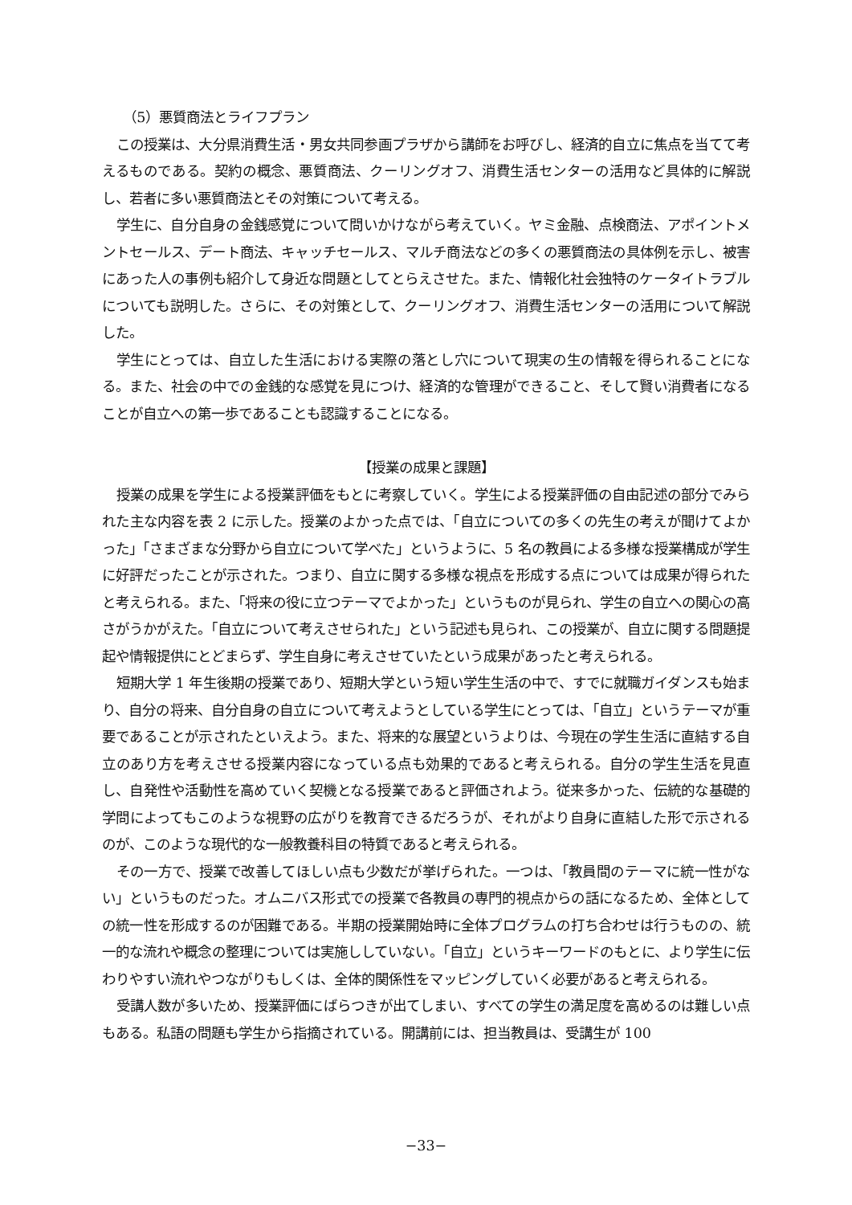（5）悪質商法とライフプラン
この授業は、大分県消費生活・男女共同参画プラザから講師をお呼びし、経済的自立に焦点を当てて考えるものである。契約の概念、悪質商法、クーリングオフ、消費生活センターの活用など具体的に解説し、若者に多い悪質商法とその対策について考える。
学生に、自分自身の金銭感覚について問いかけながら考えていく。ヤミ金融、点検商法、アポイントメントセールス、デート商法、キャッチセールス、マルチ商法などの多くの悪質商法の具体例を示し、被害にあった人の事例も紹介して身近な問題としてとらえさせた。また、情報化社会独特のケータイトラブルについても説明した。さらに、その対策として、クーリングオフ、消費生活センターの活用について解説した。
学生にとっては、自立した生活における実際の落とし穴について現実の生の情報を得られることになる。また、社会の中での金銭的な感覚を見につけ、経済的な管理ができること、そして賢い消費者になることが自立への第一歩であることも認識することになる。
【授業の成果と課題】
授業の成果を学生による授業評価をもとに考察していく。学生による授業評価の自由記述の部分でみられた主な内容を表 2 に示した。授業のよかった点では、「自立についての多くの先生の考えが聞けてよかった」「さまざまな分野から自立について学べた」というように、5 名の教員による多様な授業構成が学生に好評だったことが示された。つまり、自立に関する多様な視点を形成する点については成果が得られたと考えられる。また、「将来の役に立つテーマでよかった」というものが見られ、学生の自立への関心の高さがうかがえた。「自立について考えさせられた」という記述も見られ、この授業が、自立に関する問題提起や情報提供にとどまらず、学生自身に考えさせていたという成果があったと考えられる。
短期大学 1 年生後期の授業であり、短期大学という短い学生生活の中で、すでに就職ガイダンスも始まり、自分の将来、自分自身の自立について考えようとしている学生にとっては、「自立」というテーマが重要であることが示されたといえよう。また、将来的な展望というよりは、今現在の学生生活に直結する自立のあり方を考えさせる授業内容になっている点も効果的であると考えられる。自分の学生生活を見直し、自発性や活動性を高めていく契機となる授業であると評価されよう。従来多かった、伝統的な基礎的学問によってもこのような視野の広がりを教育できるだろうが、それがより自身に直結した形で示されるのが、このような現代的な一般教養科目の特質であると考えられる。
その一方で、授業で改善してほしい点も少数だが挙げられた。一つは、「教員間のテーマに統一性がない」というものだった。オムニバス形式での授業で各教員の専門的視点からの話になるため、全体としての統一性を形成するのが困難である。半期の授業開始時に全体プログラムの打ち合わせは行うものの、統一的な流れや概念の整理については実施ししていない。「自立」というキーワードのもとに、より学生に伝わりやすい流れやつながりもしくは、全体的関係性をマッピングしていく必要があると考えられる。
受講人数が多いため、授業評価にばらつきが出てしまい、すべての学生の満足度を高めるのは難しい点もある。私語の問題も学生から指摘されている。開講前には、担当教員は、受講生が 100
−33−